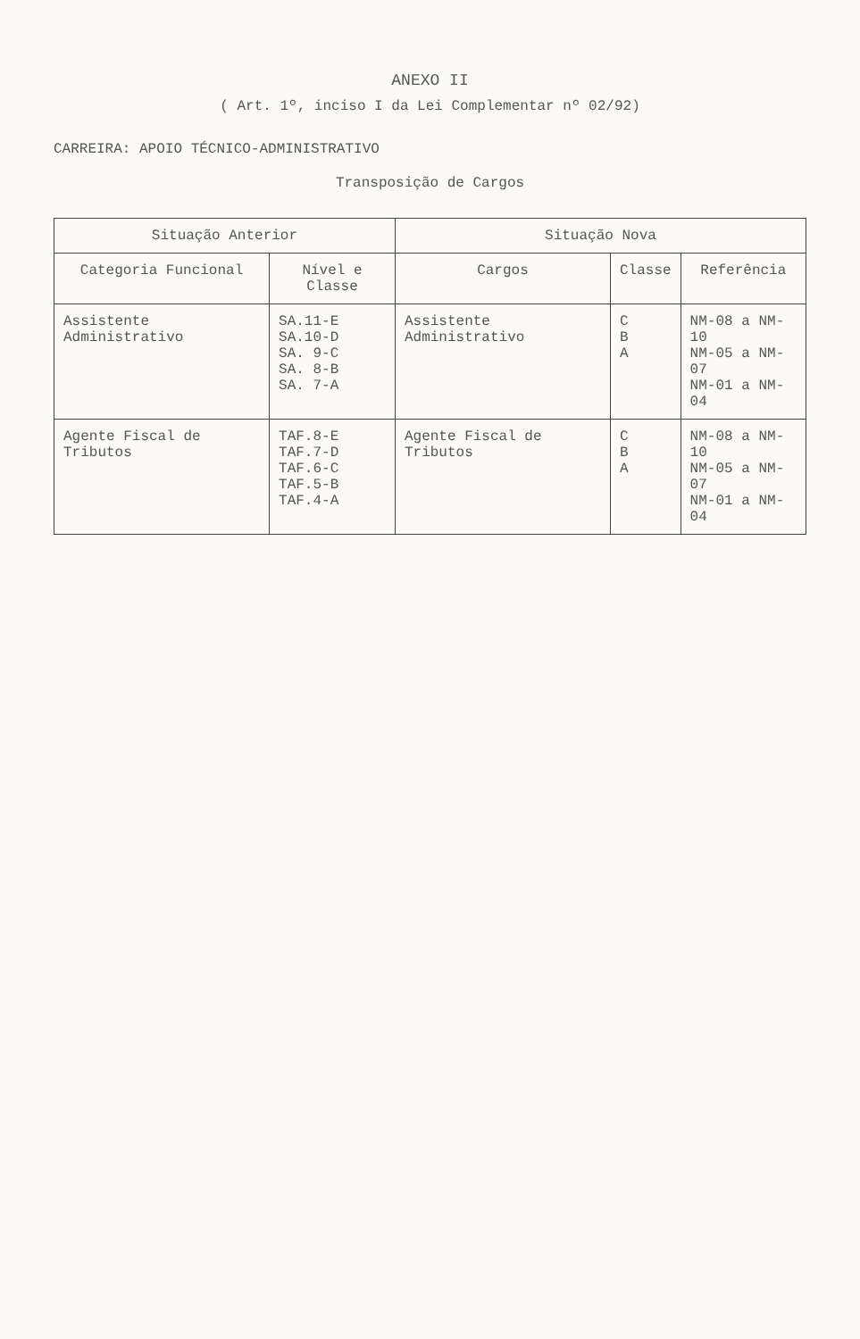ANEXO II
( Art. 1º, inciso I da Lei Complementar nº 02/92)
CARREIRA: APOIO TÉCNICO-ADMINISTRATIVO
Transposição de Cargos
| Situação Anterior | | Situação Nova | | |
| --- | --- | --- | --- | --- |
| Categoria Funcional | Nível e Classe | Cargos | Classe | Referência |
| Assistente Administrativo | SA.11-E SA.10-D SA. 9-C SA. 8-B SA. 7-A | Assistente Administrativo | C B A | NM-08 a NM-10 NM-05 a NM-07 NM-01 a NM-04 |
| Agente Fiscal de Tributos | TAF.8-E TAF.7-D TAF.6-C TAF.5-B TAF.4-A | Agente Fiscal de Tributos | C B A | NM-08 a NM-10 NM-05 a NM-07 NM-01 a NM-04 |